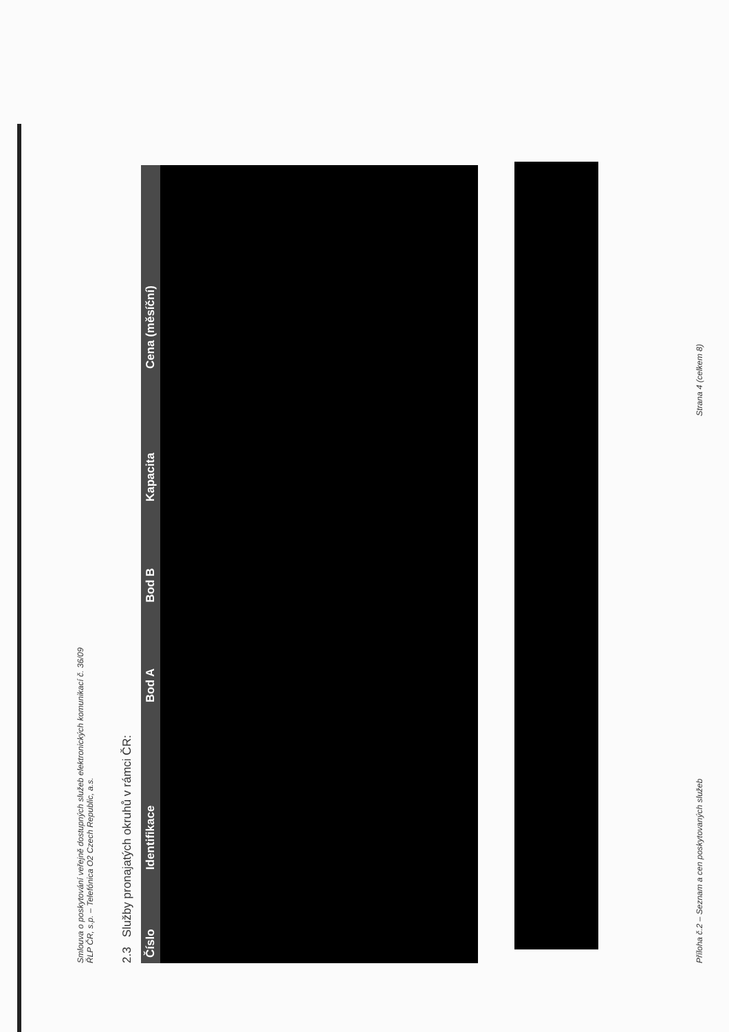Smlouva o poskytování veřejně dostupných služeb elektronických komunikací č. 36/09
ŘLP ČR, s.p. – Telefónica O2 Czech Republic, a.s.
2.3 Služby pronajatých okruhů v rámci ČR:
| Číslo | Identifikace | Bod A | Bod B | Kapacita | Cena (měsíční) |
| --- | --- | --- | --- | --- | --- |
Příloha č.2 – Seznam a cen poskytovaných služeb Strana 4 (celkem 8)